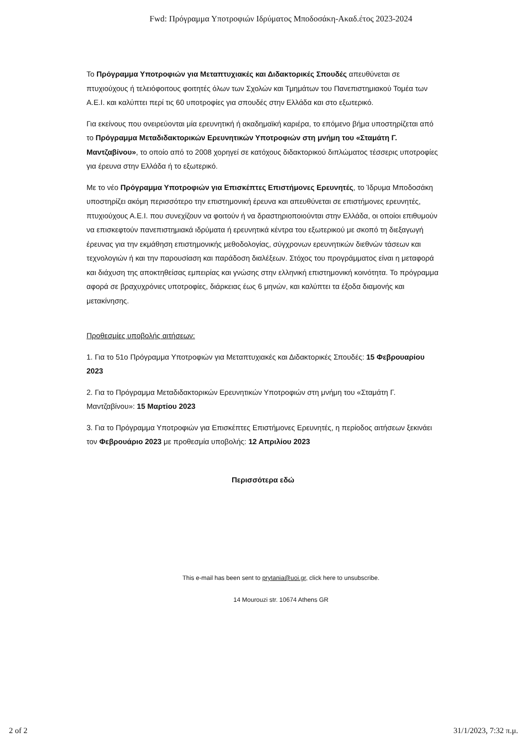Fwd: Πρόγραμμα Υποτροφιών Ιδρύματος Μποδοσάκη-Ακαδ.έτος 2023-2024
Το Πρόγραμμα Υποτροφιών για Μεταπτυχιακές και Διδακτορικές Σπουδές απευθύνεται σε πτυχιούχους ή τελειόφοιτους φοιτητές όλων των Σχολών και Τμημάτων του Πανεπιστημιακού Τομέα των Α.Ε.Ι. και καλύπτει περί τις 60 υποτροφίες για σπουδές στην Ελλάδα και στο εξωτερικό.
Για εκείνους που ονειρεύονται μία ερευνητική ή ακαδημαϊκή καριέρα, το επόμενο βήμα υποστηρίζεται από το Πρόγραμμα Μεταδιδακτορικών Ερευνητικών Υποτροφιών στη μνήμη του «Σταμάτη Γ. Μαντζαβίνου», το οποίο από το 2008 χορηγεί σε κατόχους διδακτορικού διπλώματος τέσσερις υποτροφίες για έρευνα στην Ελλάδα ή το εξωτερικό.
Με το νέο Πρόγραμμα Υποτροφιών για Επισκέπτες Επιστήμονες Ερευνητές, το Ίδρυμα Μποδοσάκη υποστηρίζει ακόμη περισσότερο την επιστημονική έρευνα και απευθύνεται σε επιστήμονες ερευνητές, πτυχιούχους Α.Ε.Ι. που συνεχίζουν να φοιτούν ή να δραστηριοποιούνται στην Ελλάδα, οι οποίοι επιθυμούν να επισκεφτούν πανεπιστημιακά ιδρύματα ή ερευνητικά κέντρα του εξωτερικού με σκοπό τη διεξαγωγή έρευνας για την εκμάθηση επιστημονικής μεθοδολογίας, σύγχρονων ερευνητικών διεθνών τάσεων και τεχνολογιών ή και την παρουσίαση και παράδοση διαλέξεων. Στόχος του προγράμματος είναι η μεταφορά και διάχυση της αποκτηθείσας εμπειρίας και γνώσης στην ελληνική επιστημονική κοινότητα. Το πρόγραμμα αφορά σε βραχυχρόνιες υποτροφίες, διάρκειας έως 6 μηνών, και καλύπτει τα έξοδα διαμονής και μετακίνησης.
Προθεσμίες υποβολής αιτήσεων:
1. Για το 51ο Πρόγραμμα Υποτροφιών για Μεταπτυχιακές και Διδακτορικές Σπουδές: 15 Φεβρουαρίου 2023
2. Για το Πρόγραμμα Μεταδιδακτορικών Ερευνητικών Υποτροφιών στη μνήμη του «Σταμάτη Γ. Μαντζαβίνου»: 15 Μαρτίου 2023
3. Για το Πρόγραμμα Υποτροφιών για Επισκέπτες Επιστήμονες Ερευνητές, η περίοδος αιτήσεων ξεκινάει τον Φεβρουάριο 2023 με προθεσμία υποβολής: 12 Απριλίου 2023
Περισσότερα εδώ
This e-mail has been sent to prytania@uoi.gr, click here to unsubscribe.
14 Mourouzi str. 10674 Athens GR
2 of 2 31/1/2023, 7:32 π.μ.